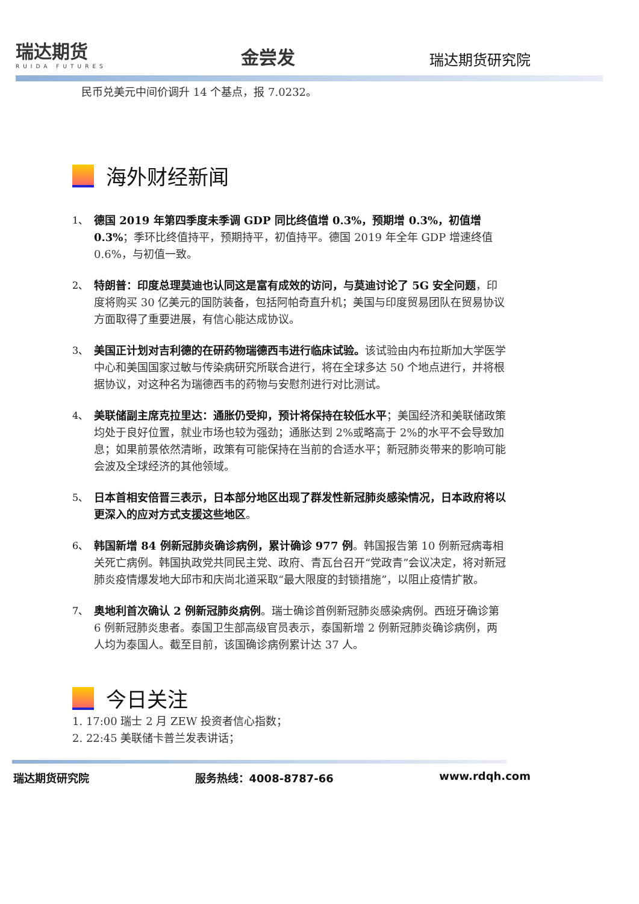瑞达期货
RUIDA FUTURES
金尝发
瑞达期货研究院
民币兑美元中间价调升 14 个基点，报 7.0232。
海外财经新闻
1、
德国 2019 年第四季度未季调 GDP 同比终值增 0.3%，预期增 0.3%，初值增 0.3%；季环比终值持平，预期持平，初值持平。德国 2019 年全年 GDP 增速终值 0.6%，与初值一致。
2、
特朗普：印度总理莫迪也认同这是富有成效的访问，与莫迪讨论了 5G 安全问题，印度将购买 30 亿美元的国防装备，包括阿帕奇直升机；美国与印度贸易团队在贸易协议方面取得了重要进展，有信心能达成协议。
3、
美国正计划对吉利德的在研药物瑞德西韦进行临床试验。该试验由内布拉斯加大学医学中心和美国国家过敏与传染病研究所联合进行，将在全球多达 50 个地点进行，并将根据协议，对这种名为瑞德西韦的药物与安慰剂进行对比测试。
4、
美联储副主席克拉里达：通胀仍受抑，预计将保持在较低水平；美国经济和美联储政策均处于良好位置，就业市场也较为强劲；通胀达到 2%或略高于 2%的水平不会导致加息；如果前景依然清晰，政策有可能保持在当前的合适水平；新冠肺炎带来的影响可能会波及全球经济的其他领域。
5、
日本首相安倍晋三表示，日本部分地区出现了群发性新冠肺炎感染情况，日本政府将以更深入的应对方式支援这些地区。
6、
韩国新增 84 例新冠肺炎确诊病例，累计确诊 977 例。韩国报告第 10 例新冠病毒相关死亡病例。韩国执政党共同民主党、政府、青瓦台召开“党政青”会议决定，将对新冠肺炎疫情爆发地大邱市和庆尚北道采取“最大限度的封锁措施”，以阻止疫情扩散。
7、
奥地利首次确认 2 例新冠肺炎病例。瑞士确诊首例新冠肺炎感染病例。西班牙确诊第 6 例新冠肺炎患者。泰国卫生部高级官员表示，泰国新增 2 例新冠肺炎确诊病例，两人均为泰国人。截至目前，该国确诊病例累计达 37 人。
今日关注
1. 17:00 瑞士 2 月 ZEW 投资者信心指数；
2. 22:45 美联储卡普兰发表讲话；
瑞达期货研究院 服务热线：4008-8787-66 www.rdqh.com